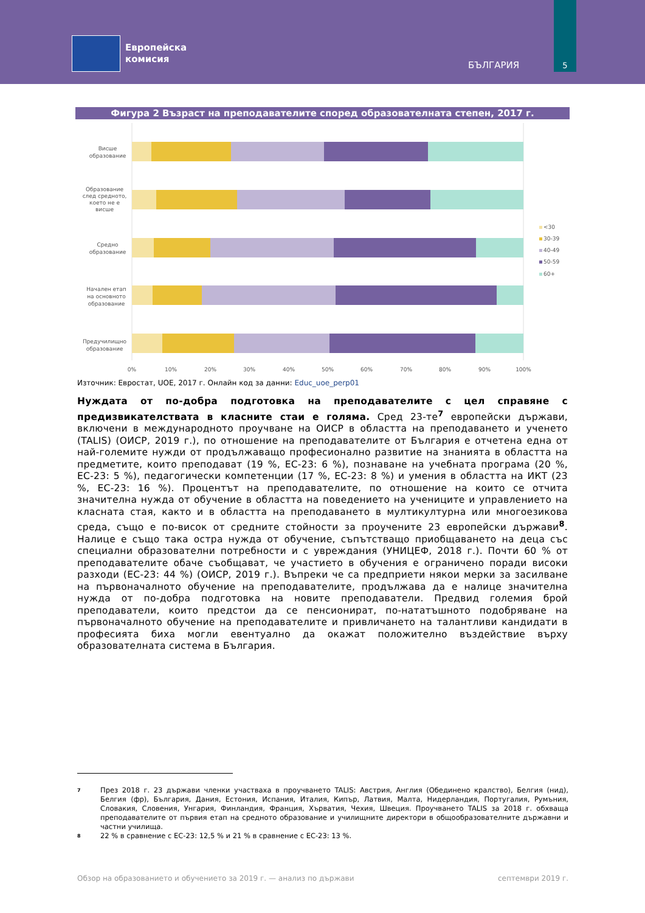Европейска
комисия
БЪЛГАРИЯ
5
Фигура 2 Възраст на преподавателите според образователната степен, 2017 г.
Висше
образование
Образование
след средното,
което не е
висше
Средно
образование
Начален етап
на основното
образование
Предучилищно
образование
0%
10%
20%
30%
40%
50%
60%
70%
80%
90%
100%
<30
30-39
40-49
50-59
60+
Източник: Евростат, UOE, 2017 г. Онлайн код за данни: Educ_uoe_perp01
Нуждата от по-добра подготовка на преподавателите с цел справяне с предизвикателствата в класните стаи е голяма. Сред 23-те<sup>7</sup> европейски държави, включени в международното проучване на ОИСР в областта на преподаването и ученето (TALIS) (ОИСР, 2019 г.), по отношение на преподавателите от България е отчетена една от най-големите нужди от продължаващо професионално развитие на знанията в областта на предметите, които преподават (19 %, ЕС-23: 6 %), познаване на учебната програма (20 %, ЕС-23: 5 %), педагогически компетенции (17 %, ЕС-23: 8 %) и умения в областта на ИКТ (23 %, ЕС-23: 16 %). Процентът на преподавателите, по отношение на които се отчита значителна нужда от обучение в областта на поведението на учениците и управлението на класната стая, както и в областта на преподаването в мултикултурна или многоезикова среда, също е по-висок от средните стойности за проучените 23 европейски държави<sup>8</sup>. Налице е също така остра нужда от обучение, съпътстващо приобщаването на деца със специални образователни потребности и с увреждания (УНИЦЕФ, 2018 г.). Почти 60 % от преподавателите обаче съобщават, че участието в обучения е ограничено поради високи разходи (ЕС-23: 44 %) (ОИСР, 2019 г.). Въпреки че са предприети някои мерки за засилване на първоначалното обучение на преподавателите, продължава да е налице значителна нужда от по-добра подготовка на новите преподаватели. Предвид големия брой преподаватели, които предстои да се пенсионират, по-нататъшното подобряване на първоначалното обучение на преподавателите и привличането на талантливи кандидати в професията биха могли евентуално да окажат положително въздействие върху образователната система в България.
7 През 2018 г. 23 държави членки участваха в проучването TALIS: Австрия, Англия (Обединено кралство), Белгия (нид), Белгия (фр), България, Дания, Естония, Испания, Италия, Кипър, Латвия, Малта, Нидерландия, Португалия, Румъния, Словакия, Словения, Унгария, Финландия, Франция, Хърватия, Чехия, Швеция. Проучването TALIS за 2018 г. обхваща преподавателите от първия етап на средното образование и училищните директори в общообразователните държавни и частни училища.
8 22 % в сравнение с ЕС-23: 12,5 % и 21 % в сравнение с ЕС-23: 13 %.
Обзор на образованието и обучението за 2019 г. — анализ по държави септември 2019 г.